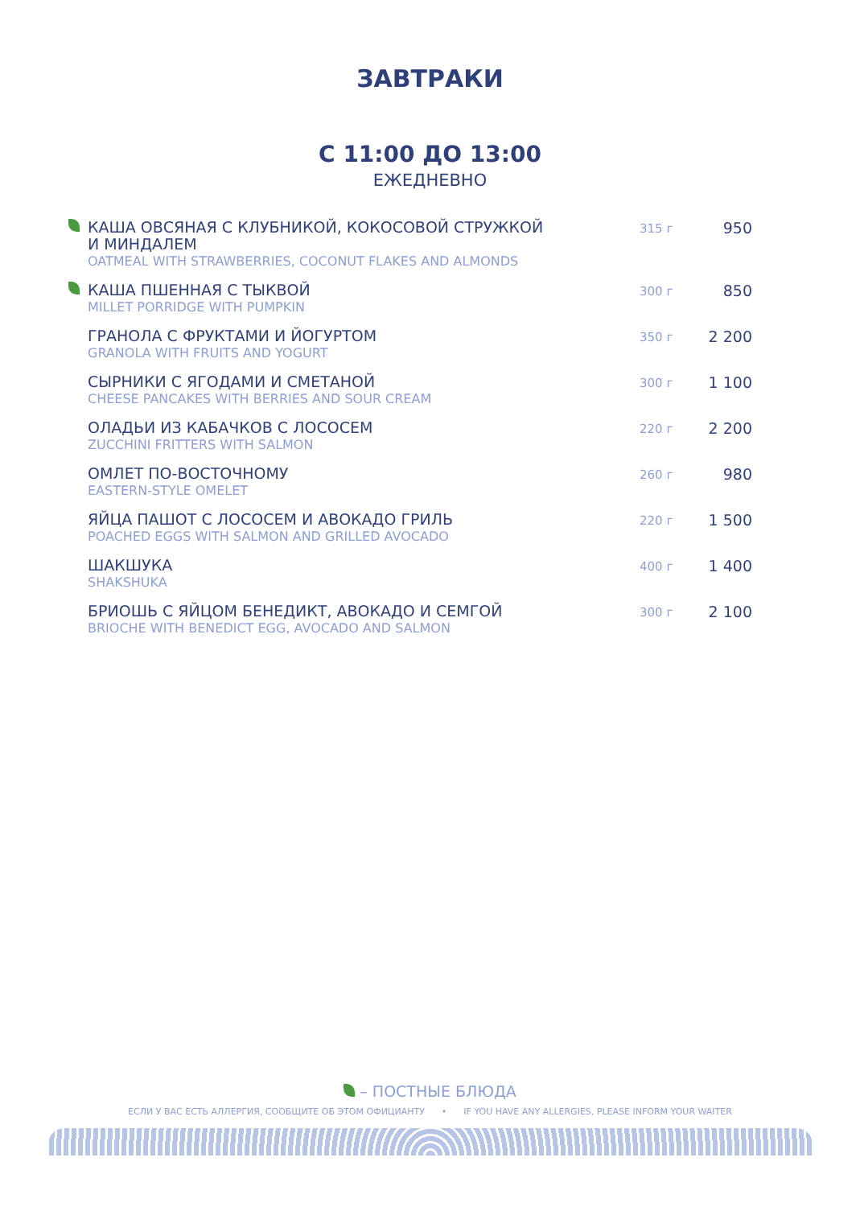ЗАВТРАКИ
С 11:00 ДО 13:00
ЕЖЕДНЕВНО
| | КАША ОВСЯНАЯ С КЛУБНИКОЙ, КОКОСОВОЙ СТРУЖКОЙ И МИНДАЛЕМ OATMEAL WITH STRAWBERRIES, COCONUT FLAKES AND ALMONDS | 315 г | 950 |
| | КАША ПШЕННАЯ С ТЫКВОЙ MILLET PORRIDGE WITH PUMPKIN | 300 г | 850 |
| | ГРАНОЛА С ФРУКТАМИ И ЙОГУРТОМ GRANOLA WITH FRUITS AND YOGURT | 350 г | 2 200 |
| | СЫРНИКИ С ЯГОДАМИ И СМЕТАНОЙ CHEESE PANCAKES WITH BERRIES AND SOUR CREAM | 300 г | 1 100 |
| | ОЛАДЬИ ИЗ КАБАЧКОВ С ЛОСОСЕМ ZUCCHINI FRITTERS WITH SALMON | 220 г | 2 200 |
| | ОМЛЕТ ПО-ВОСТОЧНОМУ EASTERN-STYLE OMELET | 260 г | 980 |
| | ЯЙЦА ПАШОТ С ЛОСОСЕМ И АВОКАДО ГРИЛЬ POACHED EGGS WITH SALMON AND GRILLED AVOCADO | 220 г | 1 500 |
| | ШАКШУКА SHAKSHUKA | 400 г | 1 400 |
| | БРИОШЬ С ЯЙЦОМ БЕНЕДИКТ, АВОКАДО И СЕМГОЙ BRIOCHE WITH BENEDICT EGG, AVOCADO AND SALMON | 300 г | 2 100 |
– ПОСТНЫЕ БЛЮДА
ЕСЛИ У ВАС ЕСТЬ АЛЛЕРГИЯ, СООБЩИТЕ ОБ ЭТОМ ОФИЦИАНТУ • IF YOU HAVE ANY ALLERGIES, PLEASE INFORM YOUR WAITER